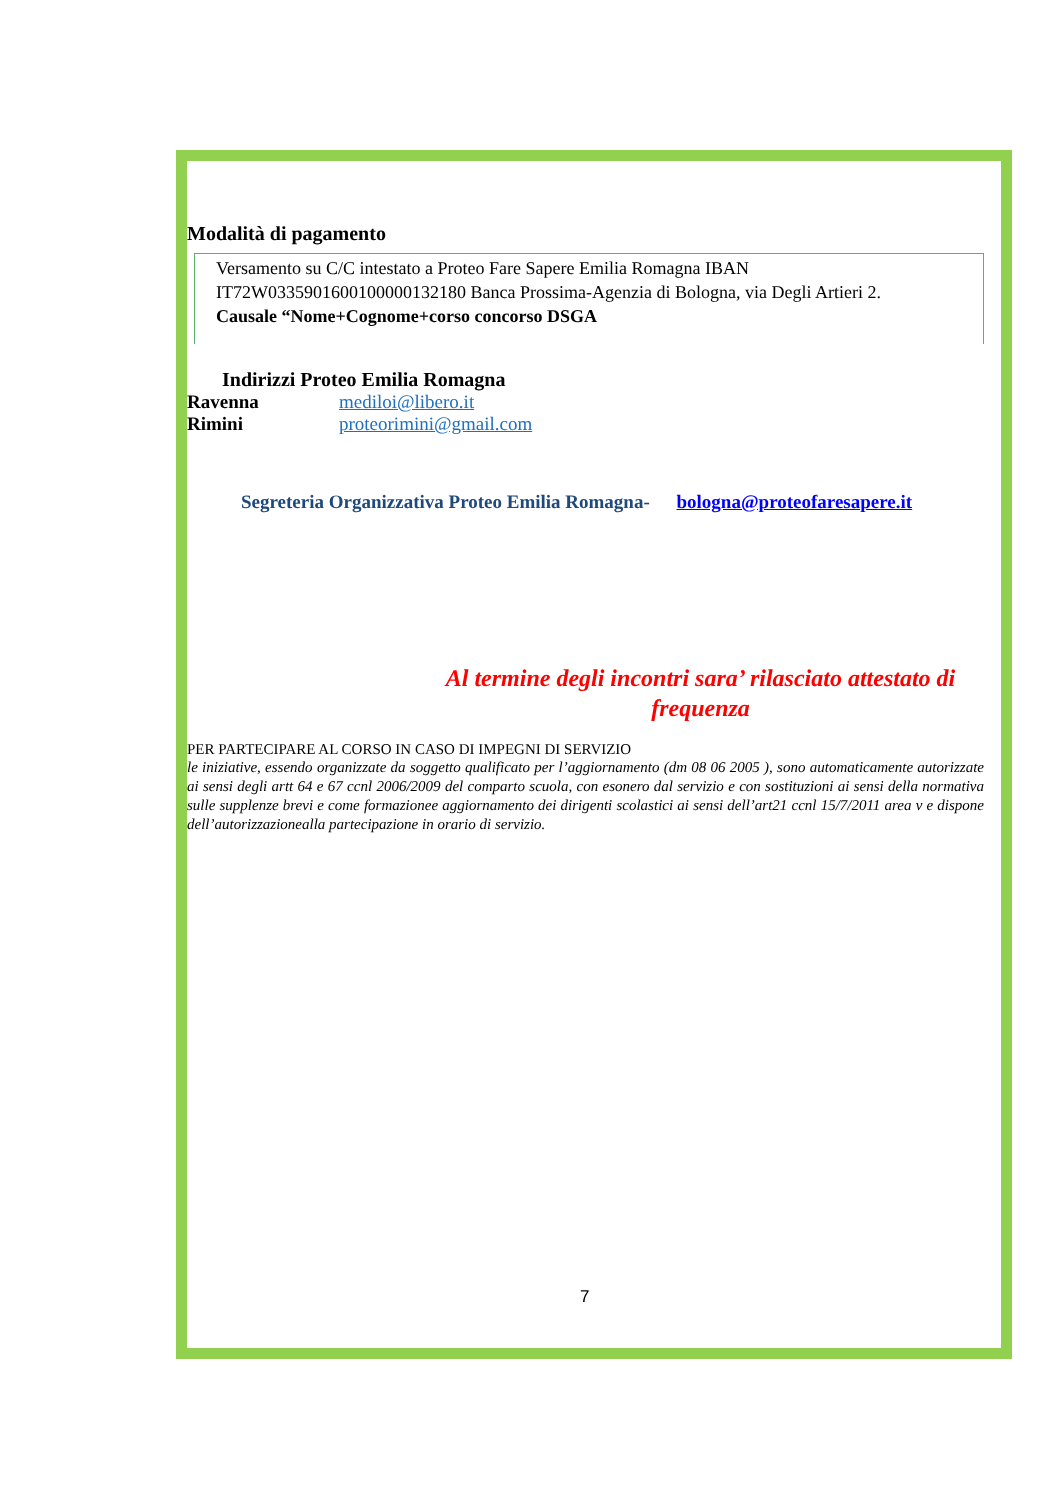Modalità di pagamento
Versamento su C/C intestato a Proteo Fare Sapere Emilia Romagna IBAN IT72W0335901600100000132180 Banca Prossima-Agenzia di Bologna, via Degli Artieri 2.
Causale “Nome+Cognome+corso concorso DSGA
Indirizzi Proteo Emilia Romagna
Ravenna mediloi@libero.it
Rimini proteorimini@gmail.com
Segreteria Organizzativa Proteo Emilia Romagna- bologna@proteofaresapere.it
Al termine degli incontri sara’ rilasciato attestato di frequenza
PER PARTECIPARE AL CORSO IN CASO DI IMPEGNI DI SERVIZIO
le iniziative, essendo organizzate da soggetto qualificato per l’aggiornamento (dm 08 06 2005 ), sono automaticamente autorizzate ai sensi degli artt 64 e 67 ccnl 2006/2009 del comparto scuola, con esonero dal servizio e con sostituzioni ai sensi della normativa sulle supplenze brevi e come formazionee aggiornamento dei dirigenti scolastici ai sensi dell’art21 ccnl 15/7/2011 area v e dispone dell’autorizzazionealla partecipazione in orario di servizio.
7